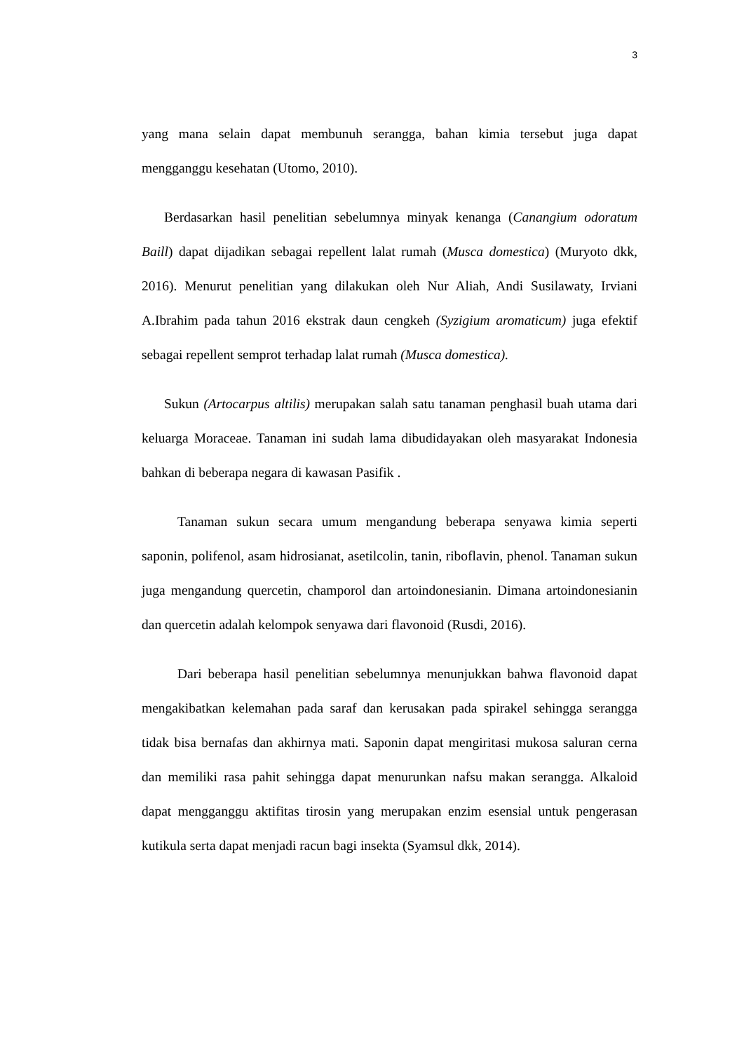3
yang mana selain dapat membunuh serangga, bahan kimia tersebut juga dapat mengganggu kesehatan (Utomo, 2010).
Berdasarkan hasil penelitian sebelumnya minyak kenanga (Canangium odoratum Baill) dapat dijadikan sebagai repellent lalat rumah (Musca domestica) (Muryoto dkk, 2016). Menurut penelitian yang dilakukan oleh Nur Aliah, Andi Susilawaty, Irviani A.Ibrahim pada tahun 2016 ekstrak daun cengkeh (Syzigium aromaticum) juga efektif sebagai repellent semprot terhadap lalat rumah (Musca domestica).
Sukun (Artocarpus altilis) merupakan salah satu tanaman penghasil buah utama dari keluarga Moraceae. Tanaman ini sudah lama dibudidayakan oleh masyarakat Indonesia bahkan di beberapa negara di kawasan Pasifik .
Tanaman sukun secara umum mengandung beberapa senyawa kimia seperti saponin, polifenol, asam hidrosianat, asetilcolin, tanin, riboflavin, phenol. Tanaman sukun juga mengandung quercetin, champorol dan artoindonesianin. Dimana artoindonesianin dan quercetin adalah kelompok senyawa dari flavonoid (Rusdi, 2016).
Dari beberapa hasil penelitian sebelumnya menunjukkan bahwa flavonoid dapat mengakibatkan kelemahan pada saraf dan kerusakan pada spirakel sehingga serangga tidak bisa bernafas dan akhirnya mati. Saponin dapat mengiritasi mukosa saluran cerna dan memiliki rasa pahit sehingga dapat menurunkan nafsu makan serangga. Alkaloid dapat mengganggu aktifitas tirosin yang merupakan enzim esensial untuk pengerasan kutikula serta dapat menjadi racun bagi insekta (Syamsul dkk, 2014).